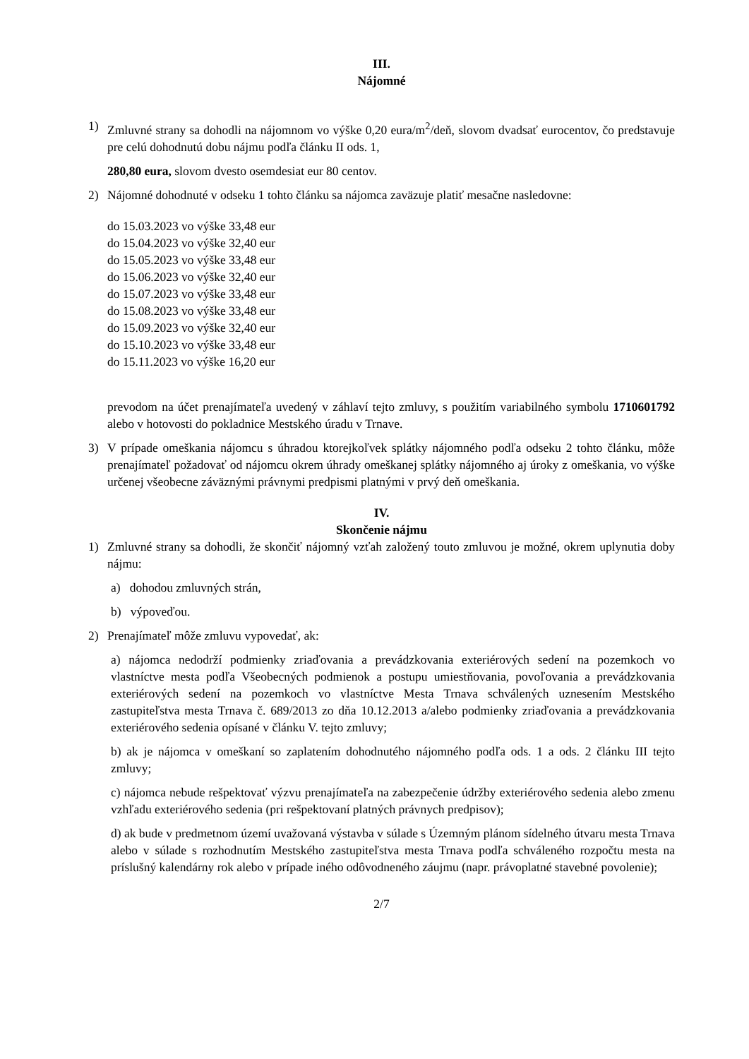III.
Nájomné
1) Zmluvné strany sa dohodli na nájomnom vo výške 0,20 eura/m<sup>2</sup>/deň, slovom dvadsať eurocentov, čo predstavuje pre celú dohodnutú dobu nájmu podľa článku II ods. 1,
280,80 eura, slovom dvesto osemdesiat eur 80 centov.
2) Nájomné dohodnuté v odseku 1 tohto článku sa nájomca zaväzuje platiť mesačne nasledovne:
do 15.03.2023 vo výške 33,48 eur
do 15.04.2023 vo výške 32,40 eur
do 15.05.2023 vo výške 33,48 eur
do 15.06.2023 vo výške 32,40 eur
do 15.07.2023 vo výške 33,48 eur
do 15.08.2023 vo výške 33,48 eur
do 15.09.2023 vo výške 32,40 eur
do 15.10.2023 vo výške 33,48 eur
do 15.11.2023 vo výške 16,20 eur
prevodom na účet prenajímateľa uvedený v záhlaví tejto zmluvy, s použitím variabilného symbolu 1710601792 alebo v hotovosti do pokladnice Mestského úradu v Trnave.
3) V prípade omeškania nájomcu s úhradou ktorejkoľvek splátky nájomného podľa odseku 2 tohto článku, môže prenajímateľ požadovať od nájomcu okrem úhrady omeškanej splátky nájomného aj úroky z omeškania, vo výške určenej všeobecne záväznými právnymi predpismi platnými v prvý deň omeškania.
IV.
Skončenie nájmu
1) Zmluvné strany sa dohodli, že skončiť nájomný vzťah založený touto zmluvou je možné, okrem uplynutia doby nájmu:
a) dohodou zmluvných strán,
b) výpoveďou.
2) Prenajímateľ môže zmluvu vypovedať, ak:
a) nájomca nedodrží podmienky zriaďovania a prevádzkovania exteriérových sedení na pozemkoch vo vlastníctve mesta podľa Všeobecných podmienok a postupu umiestňovania, povoľovania a prevádzkovania exteriérových sedení na pozemkoch vo vlastníctve Mesta Trnava schválených uznesením Mestského zastupiteľstva mesta Trnava č. 689/2013 zo dňa 10.12.2013 a/alebo podmienky zriaďovania a prevádzkovania exteriérového sedenia opísané v článku V. tejto zmluvy;
b) ak je nájomca v omeškaní so zaplatením dohodnutého nájomného podľa ods. 1 a ods. 2 článku III tejto zmluvy;
c) nájomca nebude rešpektovať výzvu prenajímateľa na zabezpečenie údržby exteriérového sedenia alebo zmenu vzhľadu exteriérového sedenia (pri rešpektovaní platných právnych predpisov);
d) ak bude v predmetnom území uvažovaná výstavba v súlade s Územným plánom sídelného útvaru mesta Trnava alebo v súlade s rozhodnutím Mestského zastupiteľstva mesta Trnava podľa schváleného rozpočtu mesta na príslušný kalendárny rok alebo v prípade iného odôvodneného záujmu (napr. právoplatné stavebné povolenie);
2/7